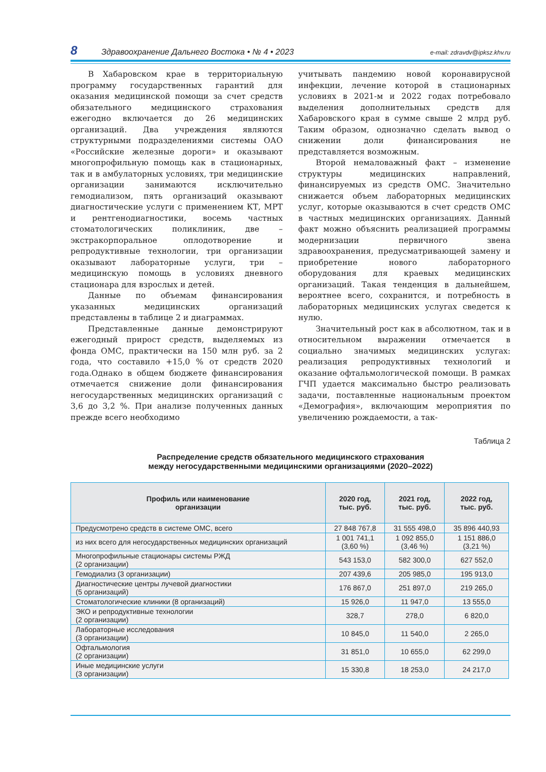8 Здравоохранение Дальнего Востока • № 4 • 2023 e-mail: zdravdv@ipksz.khv.ru
В Хабаровском крае в территориальную программу государственных гарантий для оказания медицинской помощи за счет средств обязательного медицинского страхования ежегодно включается до 26 медицинских организаций. Два учреждения являются структурными подразделениями системы ОАО «Российские железные дороги» и оказывают многопрофильную помощь как в стационарных, так и в амбулаторных условиях, три медицинские организации занимаются исключительно гемодиализом, пять организаций оказывают диагностические услуги с применением КТ, МРТ и рентгенодиагностики, восемь частных стоматологических поликлиник, две – экстракорпоральное оплодотворение и репродуктивные технологии, три организации оказывают лабораторные услуги, три – медицинскую помощь в условиях дневного стационара для взрослых и детей.
Данные по объемам финансирования указанных медицинских организаций представлены в таблице 2 и диаграммах.
Представленные данные демонстрируют ежегодный прирост средств, выделяемых из фонда ОМС, практически на 150 млн руб. за 2 года, что составило +15,0 % от средств 2020 года.Однако в общем бюджете финансирования отмечается снижение доли финансирования негосударственных медицинских организаций с 3,6 до 3,2 %. При анализе полученных данных прежде всего необходимо
учитывать пандемию новой коронавирусной инфекции, лечение которой в стационарных условиях в 2021-м и 2022 годах потребовало выделения дополнительных средств для Хабаровского края в сумме свыше 2 млрд руб. Таким образом, однозначно сделать вывод о снижении доли финансирования не представляется возможным.
Второй немаловажный факт – изменение структуры медицинских направлений, финансируемых из средств ОМС. Значительно снижается объем лабораторных медицинских услуг, которые оказываются в счет средств ОМС в частных медицинских организациях. Данный факт можно объяснить реализацией программы модернизации первичного звена здравоохранения, предусматривающей замену и приобретение нового лабораторного оборудования для краевых медицинских организаций. Такая тенденция в дальнейшем, вероятнее всего, сохранится, и потребность в лабораторных медицинских услугах сведется к нулю.
Значительный рост как в абсолютном, так и в относительном выражении отмечается в социально значимых медицинских услугах: реализация репродуктивных технологий и оказание офтальмологической помощи. В рамках ГЧП удается максимально быстро реализовать задачи, поставленные национальным проектом «Демография», включающим мероприятия по увеличению рождаемости, а так-
Таблица 2
Распределение средств обязательного медицинского страхования
между негосударственными медицинскими организациями (2020–2022)
| Профиль или наименование организации | 2020 год, тыс. руб. | 2021 год, тыс. руб. | 2022 год, тыс. руб. |
| --- | --- | --- | --- |
| Предусмотрено средств в системе ОМС, всего | 27 848 767,8 | 31 555 498,0 | 35 896 440,93 |
| из них всего для негосударственных медицинских организаций | 1 001 741,1 (3,60 %) | 1 092 855,0 (3,46 %) | 1 151 886,0 (3,21 %) |
| Многопрофильные стационары системы РЖД (2 организации) | 543 153,0 | 582 300,0 | 627 552,0 |
| Гемодиализ (3 организации) | 207 439,6 | 205 985,0 | 195 913,0 |
| Диагностические центры лучевой диагностики (5 организаций) | 176 867,0 | 251 897,0 | 219 265,0 |
| Стоматологические клиники (8 организаций) | 15 926,0 | 11 947,0 | 13 555,0 |
| ЭКО и репродуктивные технологии (2 организации) | 328,7 | 278,0 | 6 820,0 |
| Лабораторные исследования (3 организации) | 10 845,0 | 11 540,0 | 2 265,0 |
| Офтальмология (2 организации) | 31 851,0 | 10 655,0 | 62 299,0 |
| Иные медицинские услуги (3 организации) | 15 330,8 | 18 253,0 | 24 217,0 |